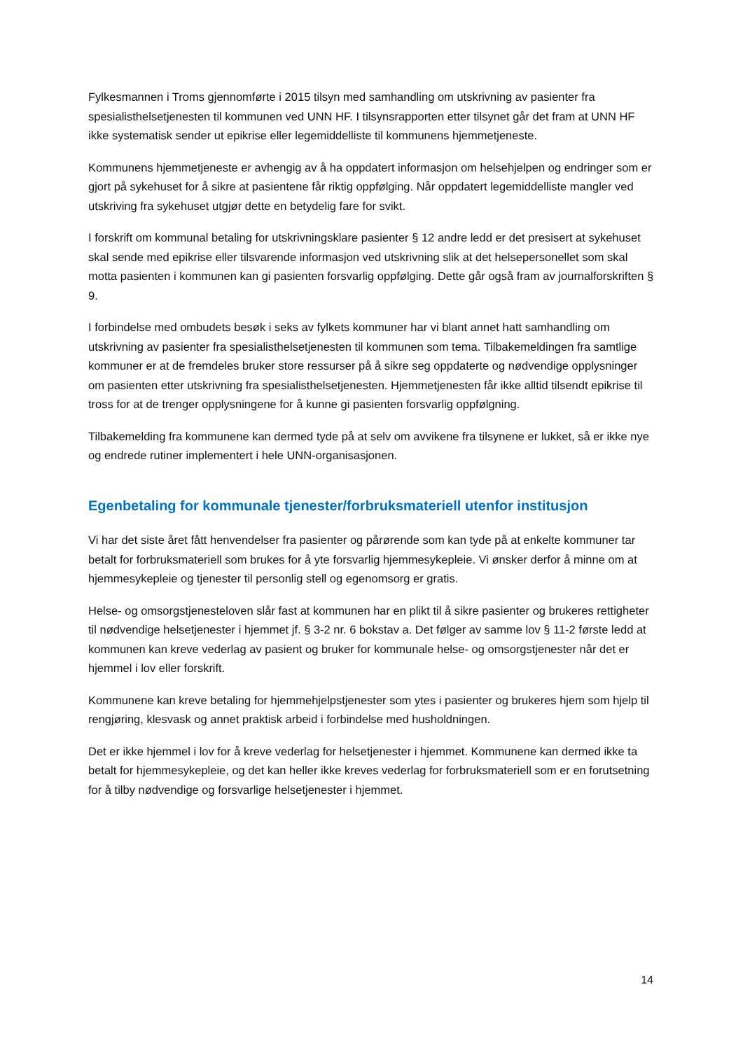Fylkesmannen i Troms gjennomførte i 2015 tilsyn med samhandling om utskrivning av pasienter fra spesialisthelsetjenesten til kommunen ved UNN HF. I tilsynsrapporten etter tilsynet går det fram at UNN HF ikke systematisk sender ut epikrise eller legemiddelliste til kommunens hjemmetjeneste.
Kommunens hjemmetjeneste er avhengig av å ha oppdatert informasjon om helsehjelpen og endringer som er gjort på sykehuset for å sikre at pasientene får riktig oppfølging. Når oppdatert legemiddelliste mangler ved utskriving fra sykehuset utgjør dette en betydelig fare for svikt.
I forskrift om kommunal betaling for utskrivningsklare pasienter § 12 andre ledd er det presisert at sykehuset skal sende med epikrise eller tilsvarende informasjon ved utskrivning slik at det helsepersonellet som skal motta pasienten i kommunen kan gi pasienten forsvarlig oppfølging. Dette går også fram av journalforskriften § 9.
I forbindelse med ombudets besøk i seks av fylkets kommuner har vi blant annet hatt samhandling om utskrivning av pasienter fra spesialisthelsetjenesten til kommunen som tema. Tilbakemeldingen fra samtlige kommuner er at de fremdeles bruker store ressurser på å sikre seg oppdaterte og nødvendige opplysninger om pasienten etter utskrivning fra spesialisthelsetjenesten. Hjemmetjenesten får ikke alltid tilsendt epikrise til tross for at de trenger opplysningene for å kunne gi pasienten forsvarlig oppfølgning.
Tilbakemelding fra kommunene kan dermed tyde på at selv om avvikene fra tilsynene er lukket, så er ikke nye og endrede rutiner implementert i hele UNN-organisasjonen.
Egenbetaling for kommunale tjenester/forbruksmateriell utenfor institusjon
Vi har det siste året fått henvendelser fra pasienter og pårørende som kan tyde på at enkelte kommuner tar betalt for forbruksmateriell som brukes for å yte forsvarlig hjemmesykepleie. Vi ønsker derfor å minne om at hjemmesykepleie og tjenester til personlig stell og egenomsorg er gratis.
Helse- og omsorgstjenesteloven slår fast at kommunen har en plikt til å sikre pasienter og brukeres rettigheter til nødvendige helsetjenester i hjemmet jf. § 3-2 nr. 6 bokstav a. Det følger av samme lov § 11-2 første ledd at kommunen kan kreve vederlag av pasient og bruker for kommunale helse- og omsorgstjenester når det er hjemmel i lov eller forskrift.
Kommunene kan kreve betaling for hjemmehjelpstjenester som ytes i pasienter og brukeres hjem som hjelp til rengjøring, klesvask og annet praktisk arbeid i forbindelse med husholdningen.
Det er ikke hjemmel i lov for å kreve vederlag for helsetjenester i hjemmet. Kommunene kan dermed ikke ta betalt for hjemmesykepleie, og det kan heller ikke kreves vederlag for forbruksmateriell som er en forutsetning for å tilby nødvendige og forsvarlige helsetjenester i hjemmet.
14